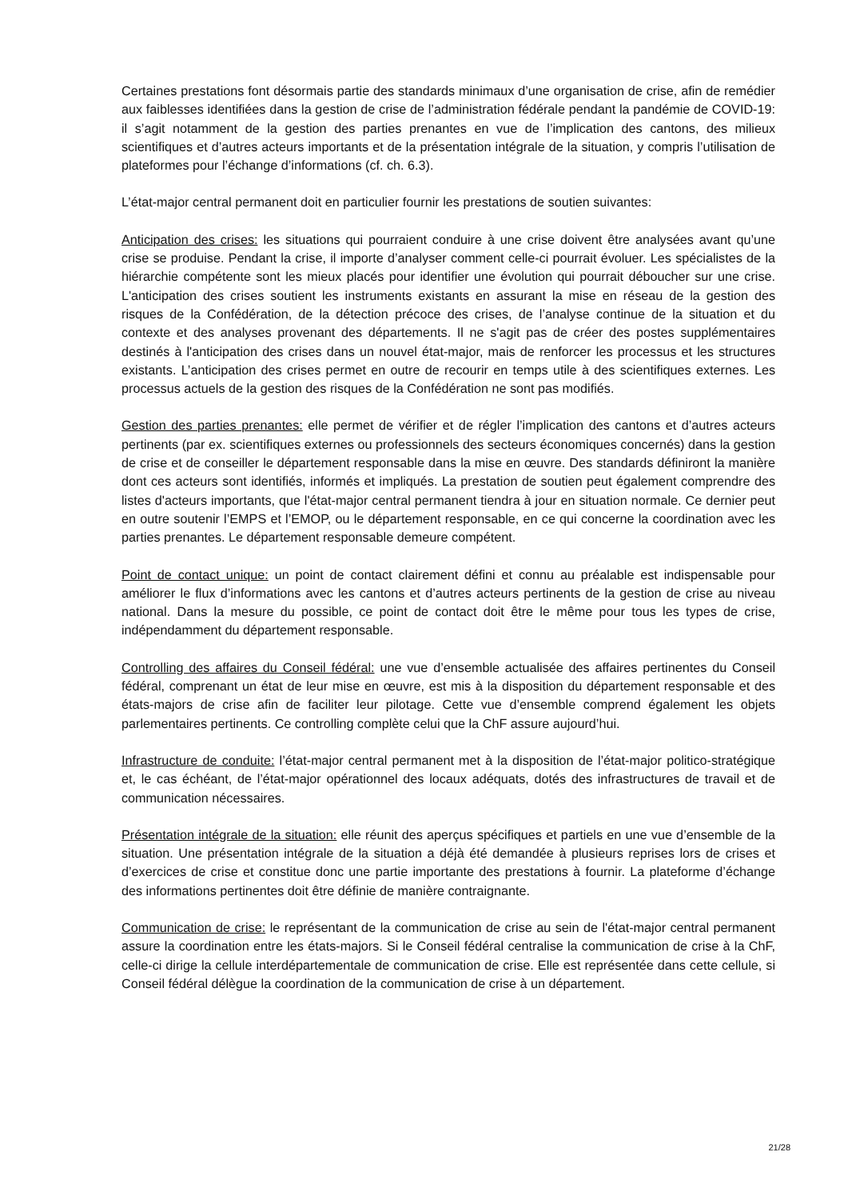Certaines prestations font désormais partie des standards minimaux d’une organisation de crise, afin de remédier aux faiblesses identifiées dans la gestion de crise de l’administration fédérale pendant la pandémie de COVID-19: il s’agit notamment de la gestion des parties prenantes en vue de l’implication des cantons, des milieux scientifiques et d’autres acteurs importants et de la présentation intégrale de la situation, y compris l’utilisation de plateformes pour l’échange d’informations (cf. ch. 6.3).
L’état-major central permanent doit en particulier fournir les prestations de soutien suivantes:
Anticipation des crises: les situations qui pourraient conduire à une crise doivent être analysées avant qu’une crise se produise. Pendant la crise, il importe d’analyser comment celle-ci pourrait évoluer. Les spécialistes de la hiérarchie compétente sont les mieux placés pour identifier une évolution qui pourrait déboucher sur une crise. L'anticipation des crises soutient les instruments existants en assurant la mise en réseau de la gestion des risques de la Confédération, de la détection précoce des crises, de l’analyse continue de la situation et du contexte et des analyses provenant des départements. Il ne s'agit pas de créer des postes supplémentaires destinés à l'anticipation des crises dans un nouvel état-major, mais de renforcer les processus et les structures existants. L’anticipation des crises permet en outre de recourir en temps utile à des scientifiques externes. Les processus actuels de la gestion des risques de la Confédération ne sont pas modifiés.
Gestion des parties prenantes: elle permet de vérifier et de régler l’implication des cantons et d’autres acteurs pertinents (par ex. scientifiques externes ou professionnels des secteurs économiques concernés) dans la gestion de crise et de conseiller le département responsable dans la mise en œuvre. Des standards définiront la manière dont ces acteurs sont identifiés, informés et impliqués. La prestation de soutien peut également comprendre des listes d'acteurs importants, que l'état-major central permanent tiendra à jour en situation normale. Ce dernier peut en outre soutenir l’EMPS et l’EMOP, ou le département responsable, en ce qui concerne la coordination avec les parties prenantes. Le département responsable demeure compétent.
Point de contact unique: un point de contact clairement défini et connu au préalable est indispensable pour améliorer le flux d’informations avec les cantons et d’autres acteurs pertinents de la gestion de crise au niveau national. Dans la mesure du possible, ce point de contact doit être le même pour tous les types de crise, indépendamment du département responsable.
Controlling des affaires du Conseil fédéral: une vue d’ensemble actualisée des affaires pertinentes du Conseil fédéral, comprenant un état de leur mise en œuvre, est mis à la disposition du département responsable et des états-majors de crise afin de faciliter leur pilotage. Cette vue d’ensemble comprend également les objets parlementaires pertinents. Ce controlling complète celui que la ChF assure aujourd’hui.
Infrastructure de conduite: l’état-major central permanent met à la disposition de l’état-major politico-stratégique et, le cas échéant, de l’état-major opérationnel des locaux adéquats, dotés des infrastructures de travail et de communication nécessaires.
Présentation intégrale de la situation: elle réunit des aperçus spécifiques et partiels en une vue d’ensemble de la situation. Une présentation intégrale de la situation a déjà été demandée à plusieurs reprises lors de crises et d’exercices de crise et constitue donc une partie importante des prestations à fournir. La plateforme d’échange des informations pertinentes doit être définie de manière contraignante.
Communication de crise: le représentant de la communication de crise au sein de l'état-major central permanent assure la coordination entre les états-majors. Si le Conseil fédéral centralise la communication de crise à la ChF, celle-ci dirige la cellule interdépartementale de communication de crise. Elle est représentée dans cette cellule, si Conseil fédéral délègue la coordination de la communication de crise à un département.
21/28